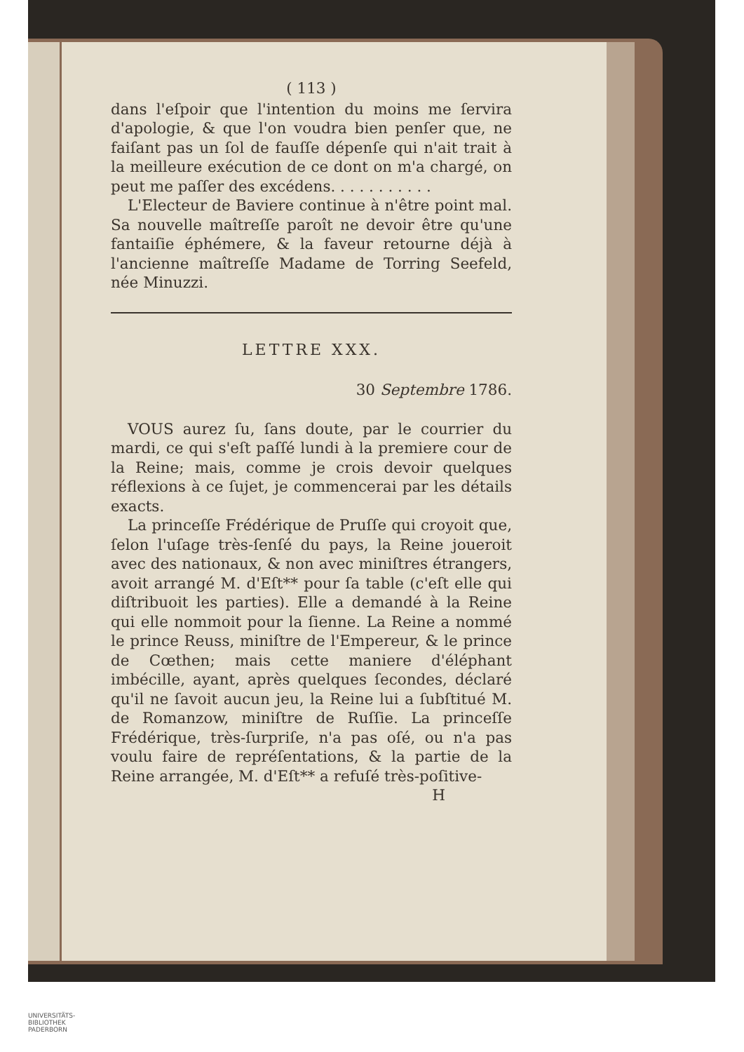( 113 )
dans l'eſpoir que l'intention du moins me ſervira d'apologie, & que l'on voudra bien penſer que, ne faiſant pas un ſol de fauſſe dépenſe qui n'ait trait à la meilleure exécution de ce dont on m'a chargé, on peut me paſſer des excédens. . . . . . . . . . .
L'Electeur de Baviere continue à n'être point mal. Sa nouvelle maîtreſſe paroît ne devoir être qu'une fantaiſie éphémere, & la faveur retourne déjà à l'ancienne maîtreſſe Madame de Torring Seefeld, née Minuzzi.
LETTRE XXX.
30 Septembre 1786.
VOUS aurez ſu, ſans doute, par le courrier du mardi, ce qui s'eſt paſſé lundi à la premiere cour de la Reine; mais, comme je crois devoir quelques réflexions à ce ſujet, je commencerai par les détails exacts.
La princeſſe Frédérique de Pruſſe qui croyoit que, ſelon l'uſage très-ſenſé du pays, la Reine joueroit avec des nationaux, & non avec miniſtres étrangers, avoit arrangé M. d'Eſt** pour ſa table (c'eſt elle qui diſtribuoit les parties). Elle a demandé à la Reine qui elle nommoit pour la ſienne. La Reine a nommé le prince Reuss, miniſtre de l'Empereur, & le prince de Cœthen; mais cette maniere d'éléphant imbécille, ayant, après quelques ſecondes, déclaré qu'il ne ſavoit aucun jeu, la Reine lui a ſubſtitué M. de Romanzow, miniſtre de Ruſſie. La princeſſe Frédérique, très-ſurpriſe, n'a pas oſé, ou n'a pas voulu faire de repréſentations, & la partie de la Reine arrangée, M. d'Eſt** a refuſé très-poſitive-
H
UNIVERSITÄTS-
BIBLIOTHEK
PADERBORN